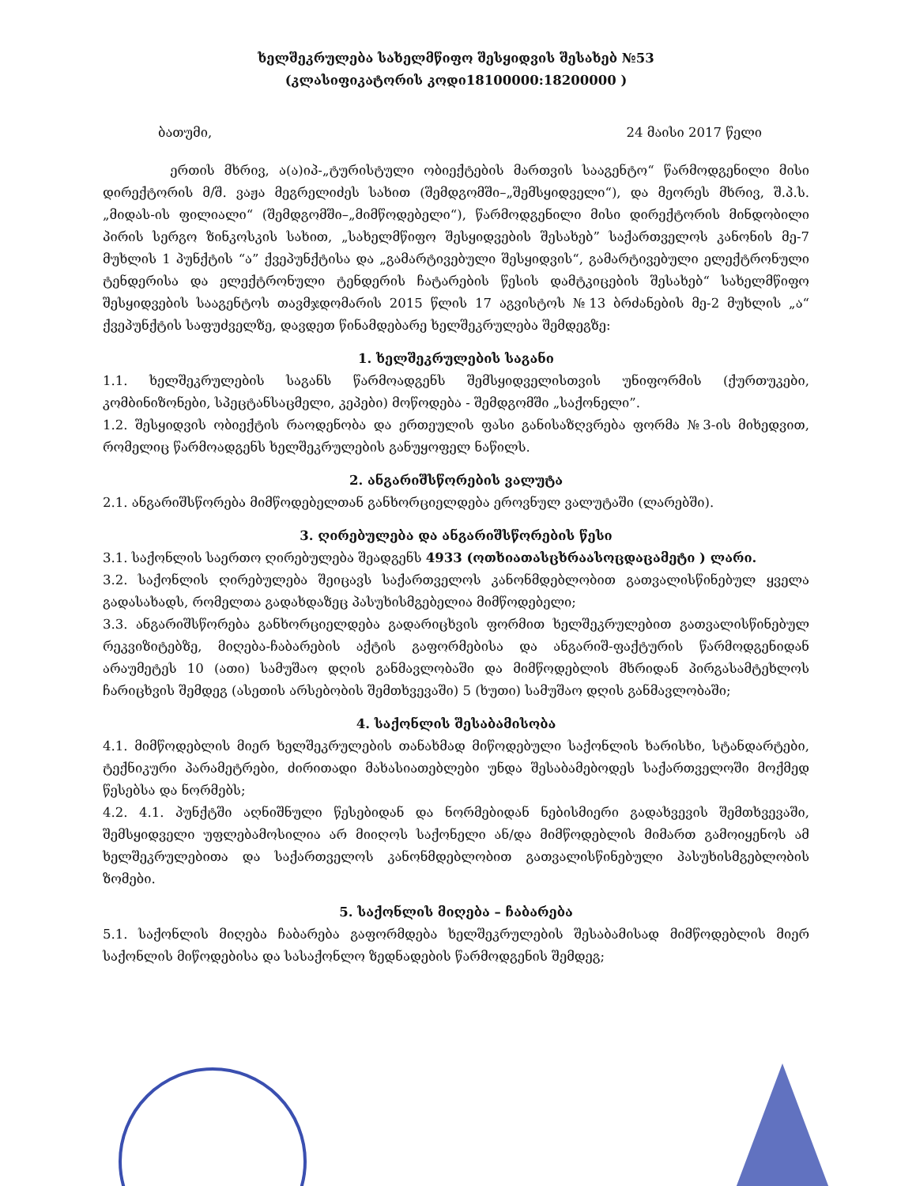ხელშეკრულება სახელმწიფო შესყიდვის შესახებ №53
(კლასიფიკატორის კოდი18100000:18200000 )
ბათუმი, 24 მაისი 2017 წელი
ერთის მხრივ, ა(ა)იპ-„ტურისტული ობიექტების მართვის სააგენტო“ წარმოდგენილი მისი დირექტორის მ/შ. ვაჟა მეგრელიძეს სახით (შემდგომში–„შემსყიდველი“), და მეორეს მხრივ, შ.პ.ს. „მიდას-ის ფილიალი“ (შემდგომში–„მიმწოდებელი“), წარმოდგენილი მისი დირექტორის მინდობილი პირის სერგო ზინკოსკის სახით, „სახელმწიფო შესყიდვების შესახებ” საქართველოს კანონის მე-7 მუხლის 1 პუნქტის “ა” ქვეპუნქტისა და „გამარტივებული შესყიდვის“, გამარტივებული ელექტრონული ტენდერისა და ელექტრონული ტენდერის ჩატარების წესის დამტკიცების შესახებ“ სახელმწიფო შესყიდვების სააგენტოს თავმჯდომარის 2015 წლის 17 აგვისტოს №13 ბრძანების მე-2 მუხლის „ა“ ქვეპუნქტის საფუძველზე, დავდეთ წინამდებარე ხელშეკრულება შემდეგზე:
1. ხელშეკრულების საგანი
1.1. ხელშეკრულების საგანს წარმოადგენს შემსყიდველისთვის უნიფორმის (ქურთუკები, კომბინიზონები, სპეცტანსაცმელი, კეპები) მოწოდება - შემდგომში „საქონელი”.
1.2. შესყიდვის ობიექტის რაოდენობა და ერთეულის ფასი განისაზღვრება ფორმა №3-ის მიხედვით, რომელიც წარმოადგენს ხელშეკრულების განუყოფელ ნაწილს.
2. ანგარიშსწორების ვალუტა
2.1. ანგარიშსწორება მიმწოდებელთან განხორციელდება ეროვნულ ვალუტაში (ლარებში).
3. ღირებულება და ანგარიშსწორების წესი
3.1. საქონლის საერთო ღირებულება შეადგენს 4933 (ოთხიათასცხრაასოცდაცამეტი ) ლარი.
3.2. საქონლის ღირებულება შეიცავს საქართველოს კანონმდებლობით გათვალისწინებულ ყველა გადასახადს, რომელთა გადახდაზეც პასუხისმგებელია მიმწოდებელი;
3.3. ანგარიშსწორება განხორციელდება გადარიცხვის ფორმით ხელშეკრულებით გათვალისწინებულ რეკვიზიტებზე, მიღება-ჩაბარების აქტის გაფორმებისა და ანგარიშ-ფაქტურის წარმოდგენიდან არაუმეტეს 10 (ათი) სამუშაო დღის განმავლობაში და მიმწოდებლის მხრიდან პირგასამტეხლოს ჩარიცხვის შემდეგ (ასეთის არსებობის შემთხვევაში) 5 (ხუთი) სამუშაო დღის განმავლობაში;
4. საქონლის შესაბამისობა
4.1. მიმწოდებლის მიერ ხელშეკრულების თანახმად მიწოდებული საქონლის ხარისხი, სტანდარტები, ტექნიკური პარამეტრები, ძირითადი მახასიათებლები უნდა შესაბამებოდეს საქართველოში მოქმედ წესებსა და ნორმებს;
4.2. 4.1. პუნქტში აღნიშნული წესებიდან და ნორმებიდან ნებისმიერი გადახვევის შემთხვევაში, შემსყიდველი უფლებამოსილია არ მიიღოს საქონელი ან/და მიმწოდებლის მიმართ გამოიყენოს ამ ხელშეკრულებითა და საქართველოს კანონმდებლობით გათვალისწინებული პასუხისმგებლობის ზომები.
5. საქონლის მიღება – ჩაბარება
5.1. საქონლის მიღება ჩაბარება გაფორმდება ხელშეკრულების შესაბამისად მიმწოდებლის მიერ საქონლის მიწოდებისა და სასაქონლო ზედნადების წარმოდგენის შემდეგ;